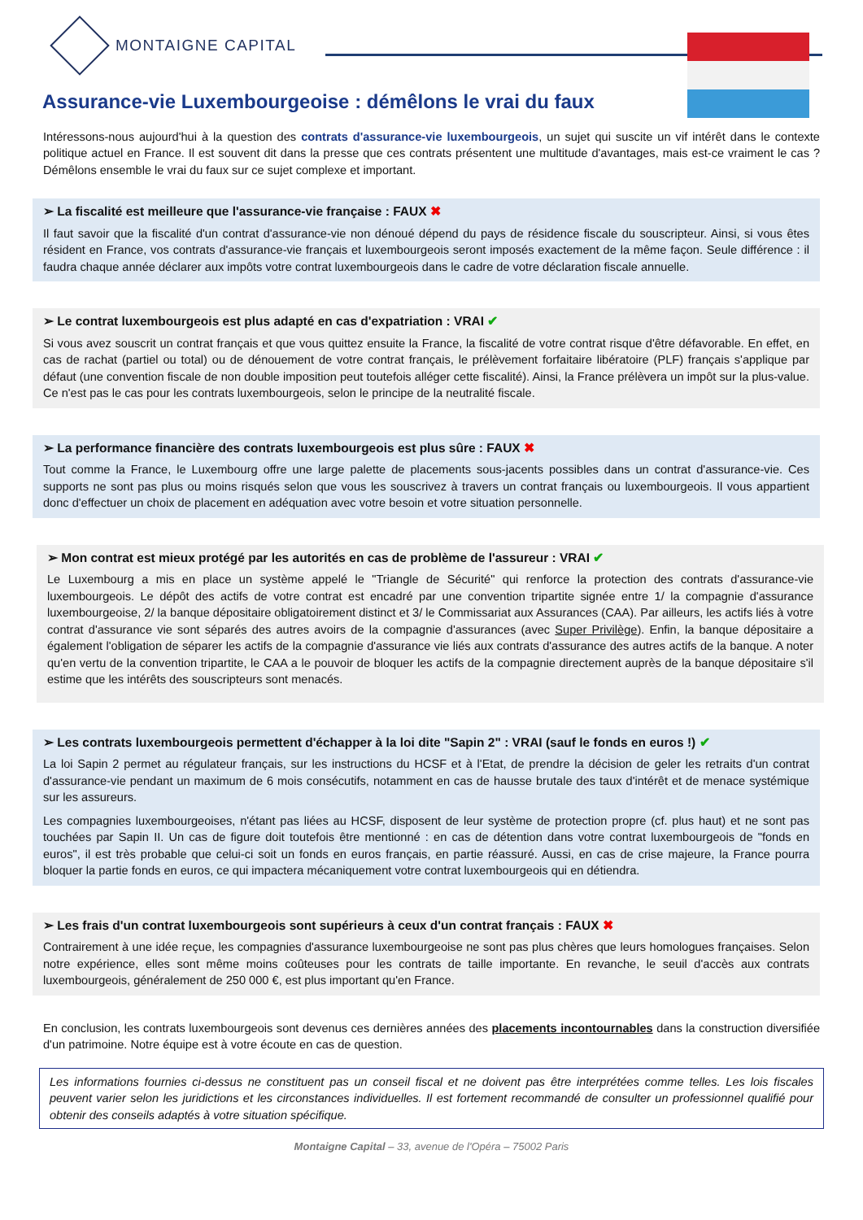MONTAIGNE CAPITAL
Assurance-vie Luxembourgeoise : démêlons le vrai du faux
Intéressons-nous aujourd'hui à la question des contrats d'assurance-vie luxembourgeois, un sujet qui suscite un vif intérêt dans le contexte politique actuel en France. Il est souvent dit dans la presse que ces contrats présentent une multitude d'avantages, mais est-ce vraiment le cas ? Démêlons ensemble le vrai du faux sur ce sujet complexe et important.
➢ La fiscalité est meilleure que l'assurance-vie française : FAUX ✖
Il faut savoir que la fiscalité d'un contrat d'assurance-vie non dénoué dépend du pays de résidence fiscale du souscripteur. Ainsi, si vous êtes résident en France, vos contrats d'assurance-vie français et luxembourgeois seront imposés exactement de la même façon. Seule différence : il faudra chaque année déclarer aux impôts votre contrat luxembourgeois dans le cadre de votre déclaration fiscale annuelle.
➢ Le contrat luxembourgeois est plus adapté en cas d'expatriation : VRAI ✔
Si vous avez souscrit un contrat français et que vous quittez ensuite la France, la fiscalité de votre contrat risque d'être défavorable. En effet, en cas de rachat (partiel ou total) ou de dénouement de votre contrat français, le prélèvement forfaitaire libératoire (PLF) français s'applique par défaut (une convention fiscale de non double imposition peut toutefois alléger cette fiscalité). Ainsi, la France prélèvera un impôt sur la plus-value. Ce n'est pas le cas pour les contrats luxembourgeois, selon le principe de la neutralité fiscale.
➢ La performance financière des contrats luxembourgeois est plus sûre : FAUX ✖
Tout comme la France, le Luxembourg offre une large palette de placements sous-jacents possibles dans un contrat d'assurance-vie. Ces supports ne sont pas plus ou moins risqués selon que vous les souscrivez à travers un contrat français ou luxembourgeois. Il vous appartient donc d'effectuer un choix de placement en adéquation avec votre besoin et votre situation personnelle.
➢ Mon contrat est mieux protégé par les autorités en cas de problème de l'assureur : VRAI ✔
Le Luxembourg a mis en place un système appelé le "Triangle de Sécurité" qui renforce la protection des contrats d'assurance-vie luxembourgeois. Le dépôt des actifs de votre contrat est encadré par une convention tripartite signée entre 1/ la compagnie d'assurance luxembourgeoise, 2/ la banque dépositaire obligatoirement distinct et 3/ le Commissariat aux Assurances (CAA). Par ailleurs, les actifs liés à votre contrat d'assurance vie sont séparés des autres avoirs de la compagnie d'assurances (avec Super Privilège). Enfin, la banque dépositaire a également l'obligation de séparer les actifs de la compagnie d'assurance vie liés aux contrats d'assurance des autres actifs de la banque. A noter qu'en vertu de la convention tripartite, le CAA a le pouvoir de bloquer les actifs de la compagnie directement auprès de la banque dépositaire s'il estime que les intérêts des souscripteurs sont menacés.
➢ Les contrats luxembourgeois permettent d'échapper à la loi dite "Sapin 2" : VRAI (sauf le fonds en euros !) ✔
La loi Sapin 2 permet au régulateur français, sur les instructions du HCSF et à l'Etat, de prendre la décision de geler les retraits d'un contrat d'assurance-vie pendant un maximum de 6 mois consécutifs, notamment en cas de hausse brutale des taux d'intérêt et de menace systémique sur les assureurs.
Les compagnies luxembourgeoises, n'étant pas liées au HCSF, disposent de leur système de protection propre (cf. plus haut) et ne sont pas touchées par Sapin II. Un cas de figure doit toutefois être mentionné : en cas de détention dans votre contrat luxembourgeois de "fonds en euros", il est très probable que celui-ci soit un fonds en euros français, en partie réassuré. Aussi, en cas de crise majeure, la France pourra bloquer la partie fonds en euros, ce qui impactera mécaniquement votre contrat luxembourgeois qui en détiendra.
➢ Les frais d'un contrat luxembourgeois sont supérieurs à ceux d'un contrat français : FAUX ✖
Contrairement à une idée reçue, les compagnies d'assurance luxembourgeoise ne sont pas plus chères que leurs homologues françaises. Selon notre expérience, elles sont même moins coûteuses pour les contrats de taille importante. En revanche, le seuil d'accès aux contrats luxembourgeois, généralement de 250 000 €, est plus important qu'en France.
En conclusion, les contrats luxembourgeois sont devenus ces dernières années des placements incontournables dans la construction diversifiée d'un patrimoine. Notre équipe est à votre écoute en cas de question.
Les informations fournies ci-dessus ne constituent pas un conseil fiscal et ne doivent pas être interprétées comme telles. Les lois fiscales peuvent varier selon les juridictions et les circonstances individuelles. Il est fortement recommandé de consulter un professionnel qualifié pour obtenir des conseils adaptés à votre situation spécifique.
Montaigne Capital – 33, avenue de l'Opéra – 75002 Paris